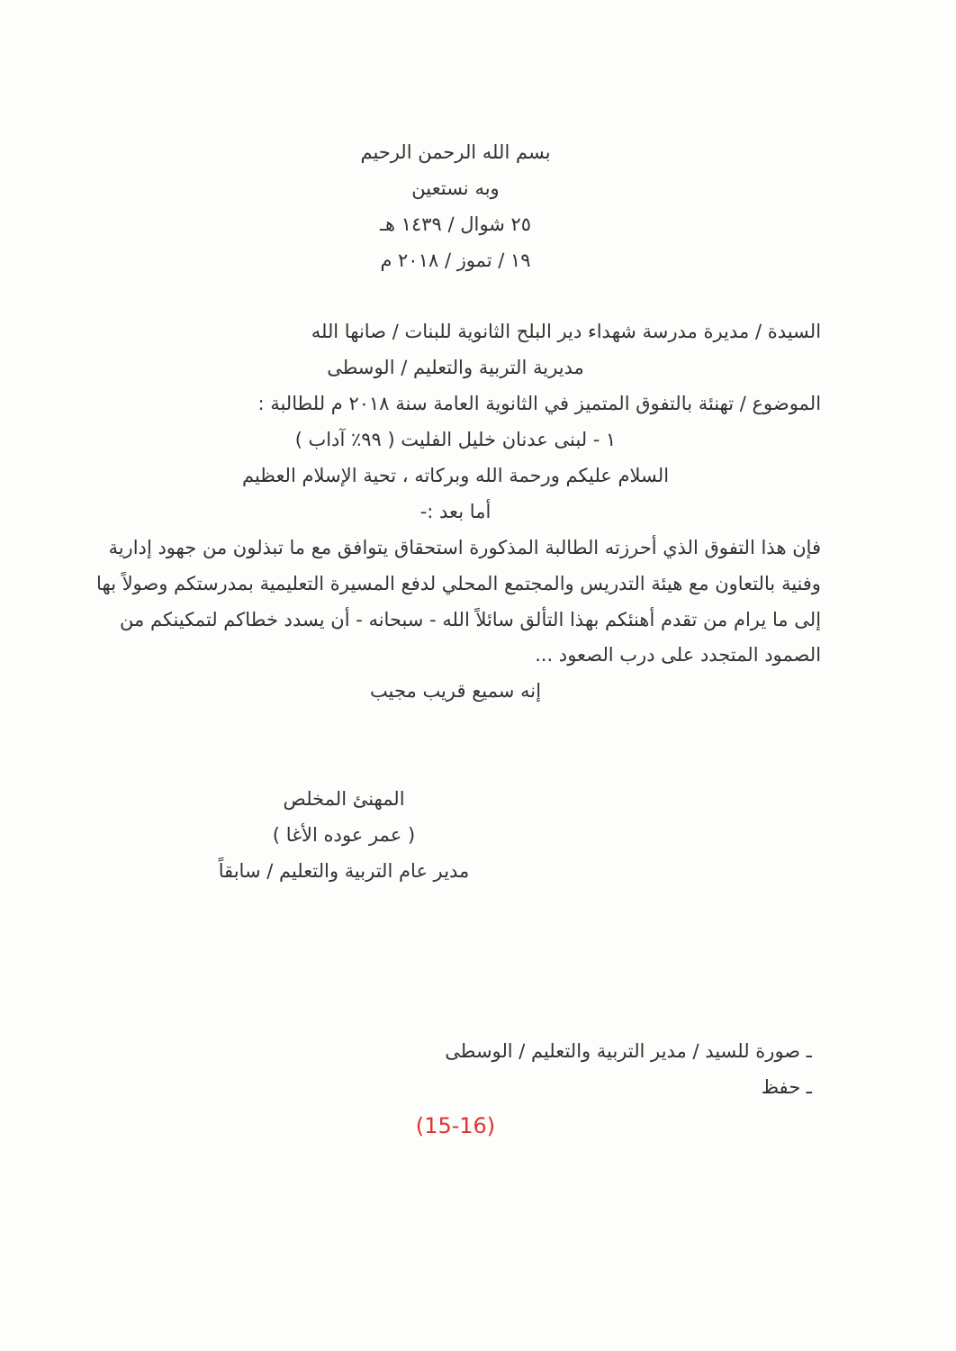بسم الله الرحمن الرحيم
وبه نستعين
٢٥ شوال / ١٤٣٩ هـ
١٩ / تموز / ٢٠١٨ م
السيدة / مديرة مدرسة شهداء دير البلح الثانوية للبنات / صانها الله
مديرية التربية والتعليم / الوسطى
الموضوع / تهنئة بالتفوق المتميز في الثانوية العامة سنة ٢٠١٨ م للطالبة :
١ - لبنى عدنان خليل الفليت ( ٩٩٪ آداب )
السلام عليكم ورحمة الله وبركاته ، تحية الإسلام العظيم
أما بعد :-
فإن هذا التفوق الذي أحرزته الطالبة المذكورة استحقاق يتوافق مع ما تبذلون من جهود إدارية وفنية بالتعاون مع هيئة التدريس والمجتمع المحلي لدفع المسيرة التعليمية بمدرستكم وصولاً بها إلى ما يرام من تقدم أهنئكم بهذا التألق سائلاً الله - سبحانه - أن يسدد خطاكم لتمكينكم من الصمود المتجدد على درب الصعود ...
إنه سميع قريب مجيب
المهنئ المخلص
( عمر عوده الأغا )
مدير عام التربية والتعليم / سابقاً
ـ صورة للسيد / مدير التربية والتعليم / الوسطى
ـ حفظ
(15-16)